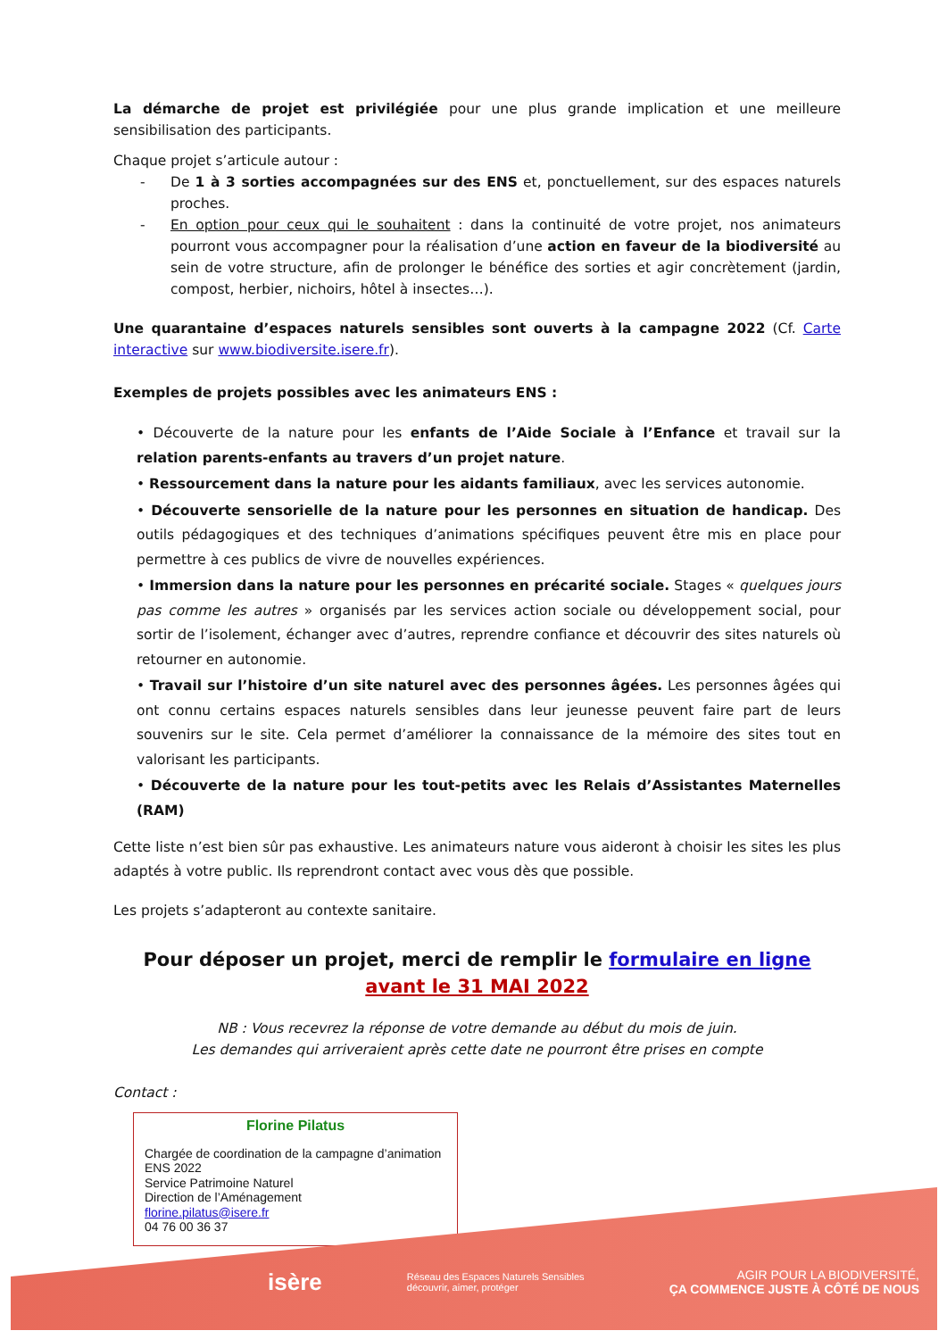La démarche de projet est privilégiée pour une plus grande implication et une meilleure sensibilisation des participants.
Chaque projet s’articule autour :
- De 1 à 3 sorties accompagnées sur des ENS et, ponctuellement, sur des espaces naturels proches.
- En option pour ceux qui le souhaitent : dans la continuité de votre projet, nos animateurs pourront vous accompagner pour la réalisation d’une action en faveur de la biodiversité au sein de votre structure, afin de prolonger le bénéfice des sorties et agir concrètement (jardin, compost, herbier, nichoirs, hôtel à insectes…).
Une quarantaine d’espaces naturels sensibles sont ouverts à la campagne 2022 (Cf. Carte interactive sur www.biodiversite.isere.fr).
Exemples de projets possibles avec les animateurs ENS :
• Découverte de la nature pour les enfants de l’Aide Sociale à l’Enfance et travail sur la relation parents-enfants au travers d’un projet nature.
• Ressourcement dans la nature pour les aidants familiaux, avec les services autonomie.
• Découverte sensorielle de la nature pour les personnes en situation de handicap. Des outils pédagogiques et des techniques d’animations spécifiques peuvent être mis en place pour permettre à ces publics de vivre de nouvelles expériences.
• Immersion dans la nature pour les personnes en précarité sociale. Stages « quelques jours pas comme les autres » organisés par les services action sociale ou développement social, pour sortir de l’isolement, échanger avec d’autres, reprendre confiance et découvrir des sites naturels où retourner en autonomie.
• Travail sur l’histoire d’un site naturel avec des personnes âgées. Les personnes âgées qui ont connu certains espaces naturels sensibles dans leur jeunesse peuvent faire part de leurs souvenirs sur le site. Cela permet d’améliorer la connaissance de la mémoire des sites tout en valorisant les participants.
• Découverte de la nature pour les tout-petits avec les Relais d’Assistantes Maternelles (RAM)
Cette liste n’est bien sûr pas exhaustive. Les animateurs nature vous aideront à choisir les sites les plus adaptés à votre public. Ils reprendront contact avec vous dès que possible.
Les projets s’adapteront au contexte sanitaire.
Pour déposer un projet, merci de remplir le formulaire en ligne
avant le 31 MAI 2022
NB : Vous recevrez la réponse de votre demande au début du mois de juin.
Les demandes qui arriveraient après cette date ne pourront être prises en compte
Contact :
Florine Pilatus
Chargée de coordination de la campagne d’animation ENS 2022
Service Patrimoine Naturel
Direction de l’Aménagement
florine.pilatus@isere.fr
04 76 00 36 37
isère Réseau des Espaces Naturels Sensibles
découvrir, aimer, protéger AGIR POUR LA BIODIVERSITÉ,
ÇA COMMENCE JUSTE À CÔTÉ DE NOUS